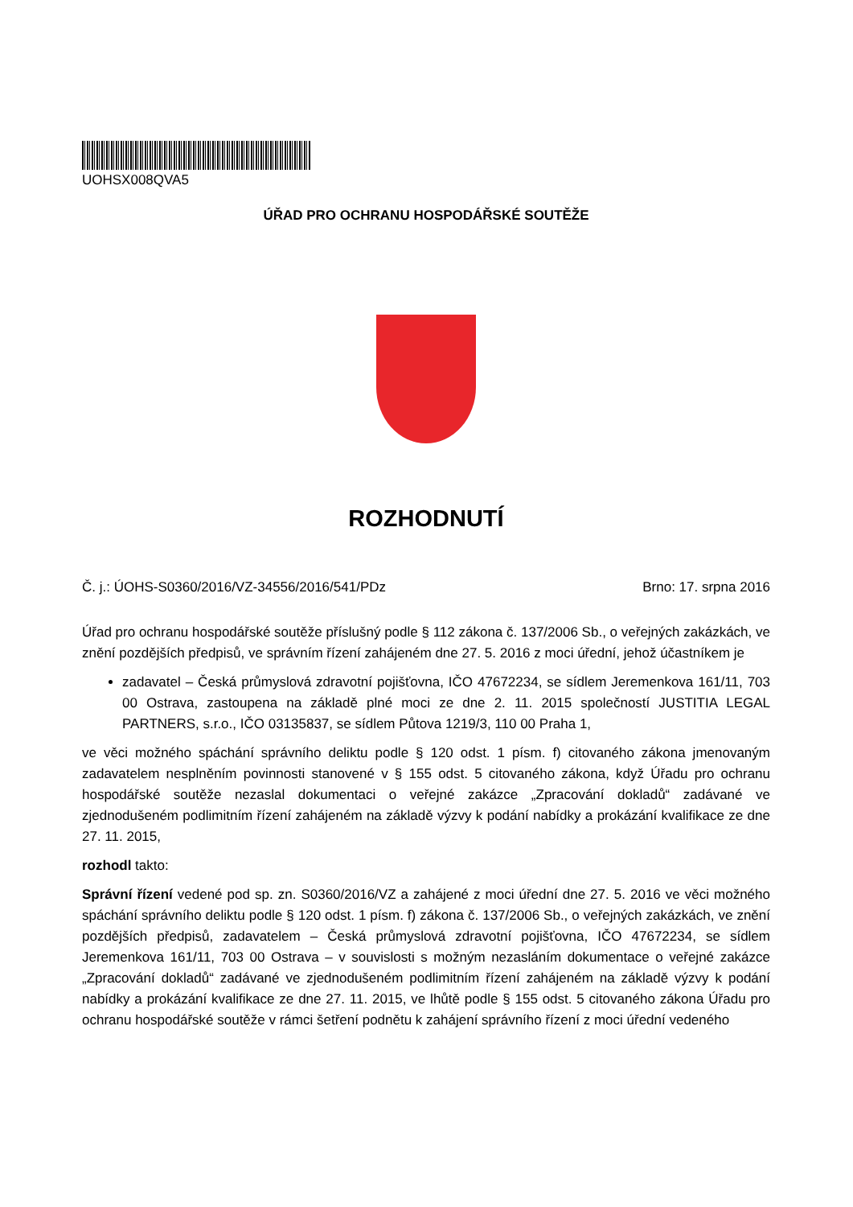UOHSX008QVA5
ÚŘAD PRO OCHRANU HOSPODÁŘSKÉ SOUTĚŽE
ROZHODNUTÍ
Č. j.: ÚOHS-S0360/2016/VZ-34556/2016/541/PDz Brno: 17. srpna 2016
Úřad pro ochranu hospodářské soutěže příslušný podle § 112 zákona č. 137/2006 Sb., o veřejných zakázkách, ve znění pozdějších předpisů, ve správním řízení zahájeném dne 27. 5. 2016 z moci úřední, jehož účastníkem je
zadavatel – Česká průmyslová zdravotní pojišťovna, IČO 47672234, se sídlem Jeremenkova 161/11, 703 00 Ostrava, zastoupena na základě plné moci ze dne 2. 11. 2015 společností JUSTITIA LEGAL PARTNERS, s.r.o., IČO 03135837, se sídlem Půtova 1219/3, 110 00 Praha 1,
ve věci možného spáchání správního deliktu podle § 120 odst. 1 písm. f) citovaného zákona jmenovaným zadavatelem nesplněním povinnosti stanovené v § 155 odst. 5 citovaného zákona, když Úřadu pro ochranu hospodářské soutěže nezaslal dokumentaci o veřejné zakázce „Zpracování dokladů“ zadávané ve zjednodušeném podlimitním řízení zahájeném na základě výzvy k podání nabídky a prokázání kvalifikace ze dne 27. 11. 2015,
rozhodl takto:
Správní řízení vedené pod sp. zn. S0360/2016/VZ a zahájené z moci úřední dne 27. 5. 2016 ve věci možného spáchání správního deliktu podle § 120 odst. 1 písm. f) zákona č. 137/2006 Sb., o veřejných zakázkách, ve znění pozdějších předpisů, zadavatelem – Česká průmyslová zdravotní pojišťovna, IČO 47672234, se sídlem Jeremenkova 161/11, 703 00 Ostrava – v souvislosti s možným nezasláním dokumentace o veřejné zakázce „Zpracování dokladů“ zadávané ve zjednodušeném podlimitním řízení zahájeném na základě výzvy k podání nabídky a prokázání kvalifikace ze dne 27. 11. 2015, ve lhůtě podle § 155 odst. 5 citovaného zákona Úřadu pro ochranu hospodářské soutěže v rámci šetření podnětu k zahájení správního řízení z moci úřední vedeného